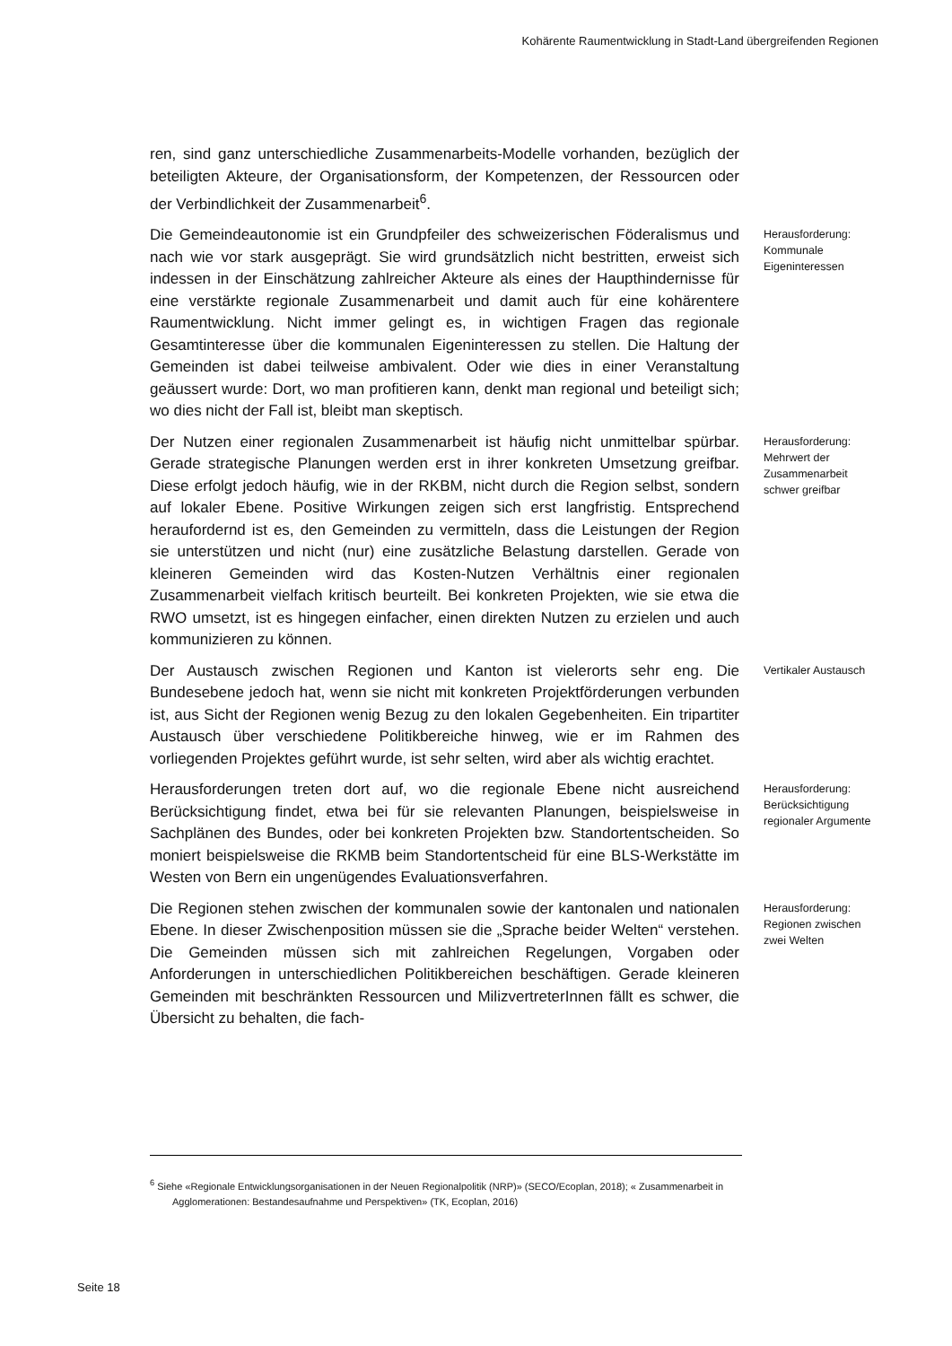Kohärente Raumentwicklung in Stadt-Land übergreifenden Regionen
ren, sind ganz unterschiedliche Zusammenarbeits-Modelle vorhanden, bezüglich der beteiligten Akteure, der Organisationsform, der Kompetenzen, der Ressourcen oder der Verbindlichkeit der Zusammenarbeit<sup>6</sup>.
Die Gemeindeautonomie ist ein Grundpfeiler des schweizerischen Föderalismus und nach wie vor stark ausgeprägt. Sie wird grundsätzlich nicht bestritten, erweist sich indessen in der Einschätzung zahlreicher Akteure als eines der Haupthindernisse für eine verstärkte regionale Zusammenarbeit und damit auch für eine kohärentere Raumentwicklung. Nicht immer gelingt es, in wichtigen Fragen das regionale Gesamtinteresse über die kommunalen Eigeninteressen zu stellen. Die Haltung der Gemeinden ist dabei teilweise ambivalent. Oder wie dies in einer Veranstaltung geäussert wurde: Dort, wo man profitieren kann, denkt man regional und beteiligt sich; wo dies nicht der Fall ist, bleibt man skeptisch.
Herausforderung: Kommunale Eigeninteressen
Der Nutzen einer regionalen Zusammenarbeit ist häufig nicht unmittelbar spürbar. Gerade strategische Planungen werden erst in ihrer konkreten Umsetzung greifbar. Diese erfolgt jedoch häufig, wie in der RKBM, nicht durch die Region selbst, sondern auf lokaler Ebene. Positive Wirkungen zeigen sich erst langfristig. Entsprechend heraufordernd ist es, den Gemeinden zu vermitteln, dass die Leistungen der Region sie unterstützen und nicht (nur) eine zusätzliche Belastung darstellen. Gerade von kleineren Gemeinden wird das Kosten-Nutzen Verhältnis einer regionalen Zusammenarbeit vielfach kritisch beurteilt. Bei konkreten Projekten, wie sie etwa die RWO umsetzt, ist es hingegen einfacher, einen direkten Nutzen zu erzielen und auch kommunizieren zu können.
Herausforderung: Mehrwert der Zusammenarbeit schwer greifbar
Der Austausch zwischen Regionen und Kanton ist vielerorts sehr eng. Die Bundesebene jedoch hat, wenn sie nicht mit konkreten Projektförderungen verbunden ist, aus Sicht der Regionen wenig Bezug zu den lokalen Gegebenheiten. Ein tripartiter Austausch über verschiedene Politikbereiche hinweg, wie er im Rahmen des vorliegenden Projektes geführt wurde, ist sehr selten, wird aber als wichtig erachtet.
Vertikaler Austausch
Herausforderungen treten dort auf, wo die regionale Ebene nicht ausreichend Berücksichtigung findet, etwa bei für sie relevanten Planungen, beispielsweise in Sachplänen des Bundes, oder bei konkreten Projekten bzw. Standortentscheiden. So moniert beispielsweise die RKMB beim Standortentscheid für eine BLS-Werkstätte im Westen von Bern ein ungenügendes Evaluationsverfahren.
Herausforderung: Berücksichtigung regionaler Argumente
Die Regionen stehen zwischen der kommunalen sowie der kantonalen und nationalen Ebene. In dieser Zwischenposition müssen sie die „Sprache beider Welten“ verstehen. Die Gemeinden müssen sich mit zahlreichen Regelungen, Vorgaben oder Anforderungen in unterschiedlichen Politikbereichen beschäftigen. Gerade kleineren Gemeinden mit beschränkten Ressourcen und MilizvertreterInnen fällt es schwer, die Übersicht zu behalten, die fach-
Herausforderung: Regionen zwischen zwei Welten
<sup>6</sup> Siehe «Regionale Entwicklungsorganisationen in der Neuen Regionalpolitik (NRP)» (SECO/Ecoplan, 2018); « Zusammenarbeit in Agglomerationen: Bestandesaufnahme und Perspektiven» (TK, Ecoplan, 2016)
Seite 18